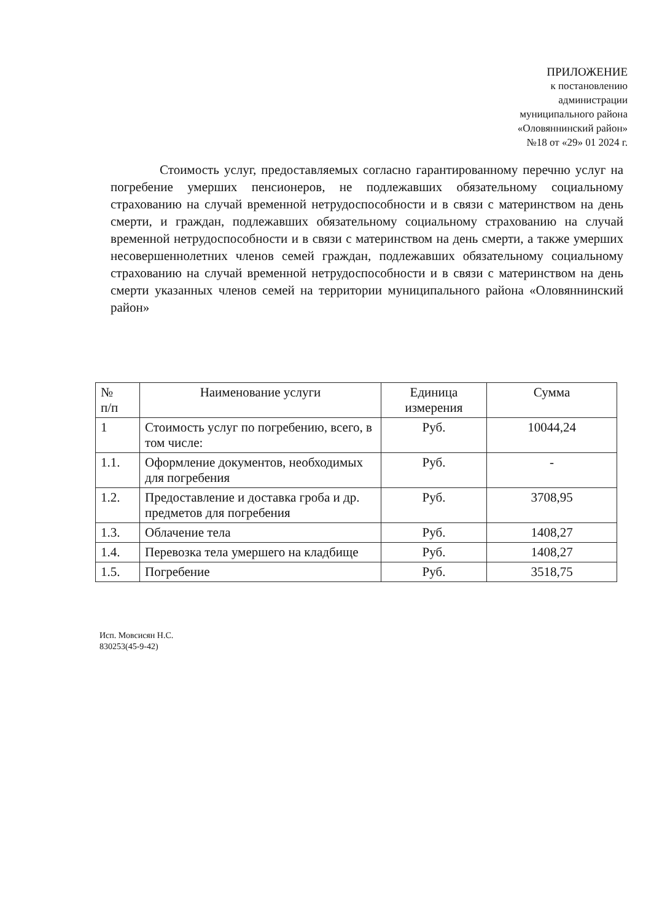ПРИЛОЖЕНИЕ
к постановлению
администрации
муниципального района
«Оловяннинский район»
№18 от «29» 01 2024 г.
Стоимость услуг, предоставляемых согласно гарантированному перечню услуг на погребение умерших пенсионеров, не подлежавших обязательному социальному страхованию на случай временной нетрудоспособности и в связи с материнством на день смерти, и граждан, подлежавших обязательному социальному страхованию на случай временной нетрудоспособности и в связи с материнством на день смерти, а также умерших несовершеннолетних членов семей граждан, подлежавших обязательному социальному страхованию на случай временной нетрудоспособности и в связи с материнством на день смерти указанных членов семей на территории муниципального района «Оловяннинский район»
| № п/п | Наименование услуги | Единица измерения | Сумма |
| --- | --- | --- | --- |
| 1 | Стоимость услуг по погребению, всего, в том числе: | Руб. | 10044,24 |
| 1.1. | Оформление документов, необходимых для погребения | Руб. | - |
| 1.2. | Предоставление и доставка гроба и др. предметов для погребения | Руб. | 3708,95 |
| 1.3. | Облачение тела | Руб. | 1408,27 |
| 1.4. | Перевозка тела умершего на кладбище | Руб. | 1408,27 |
| 1.5. | Погребение | Руб. | 3518,75 |
Исп. Мовсисян Н.С.
830253(45-9-42)